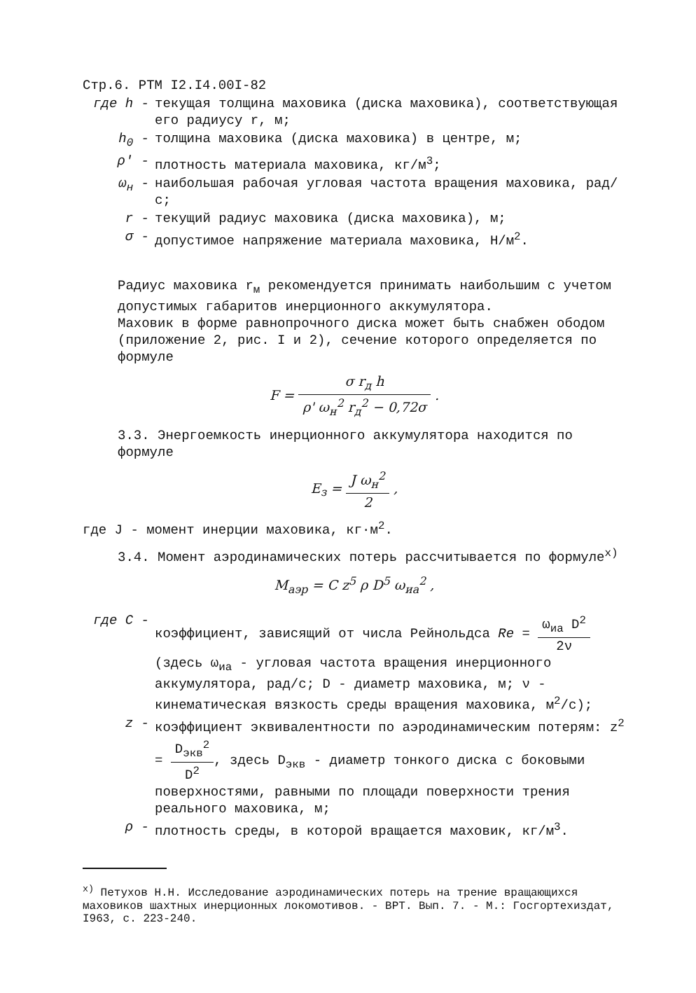Стр.6. РТМ I2.I4.00I-82
где h - текущая толщина маховика (диска маховика), соответствующая его радиусу r, м;
h<sub>0</sub> - толщина маховика (диска маховика) в центре, м;
ρ' - плотность материала маховика, кг/м<sup>3</sup>;
ω<sub>н</sub> - наибольшая рабочая угловая частота вращения маховика, рад/с;
r - текущий радиус маховика (диска маховика), м;
σ - допустимое напряжение материала маховика, Н/м<sup>2</sup>.
Радиус маховика r<sub>м</sub> рекомендуется принимать наибольшим с учетом допустимых габаритов инерционного аккумулятора.
Маховик в форме равнопрочного диска может быть снабжен ободом (приложение 2, рис. I и 2), сечение которого определяется по формуле
F = σ r<sub>д</sub> h ρ' ω<sub>н</sub><sup>2</sup> r<sub>д</sub><sup>2</sup> − 0,72σ .
3.3. Энергоемкость инерционного аккумулятора находится по формуле
E<sub>з</sub> = J ω<sub>н</sub><sup>2</sup> 2 ,
где J - момент инерции маховика, кг·м<sup>2</sup>.
3.4. Момент аэродинамических потерь рассчитывается по формуле<sup>x)</sup>
M<sub>аэр</sub> = C z<sup>5</sup> ρ D<sup>5</sup> ω<sub>иа</sub><sup>2</sup> ,
где C - коэффициент, зависящий от числа Рейнольдса Re = ω<sub>иа</sub> D<sup>2</sup> 2ν
(здесь ω<sub>иа</sub> - угловая частота вращения инерционного аккумулятора, рад/с; D - диаметр маховика, м; ν - кинематическая вязкость среды вращения маховика, м<sup>2</sup>/с);
z - коэффициент эквивалентности по аэродинамическим потерям: z<sup>2</sup> = D<sub>экв</sub><sup>2</sup> D<sup>2</sup>, здесь D<sub>экв</sub> - диаметр тонкого диска с боковыми поверхностями, равными по площади поверхности трения реального маховика, м;
ρ - плотность среды, в которой вращается маховик, кг/м<sup>3</sup>.
<sup>x)</sup> Петухов Н.Н. Исследование аэродинамических потерь на трение вращающихся маховиков шахтных инерционных локомотивов. - ВРТ. Вып. 7. - М.: Госгортехиздат, I963, с. 223-240.